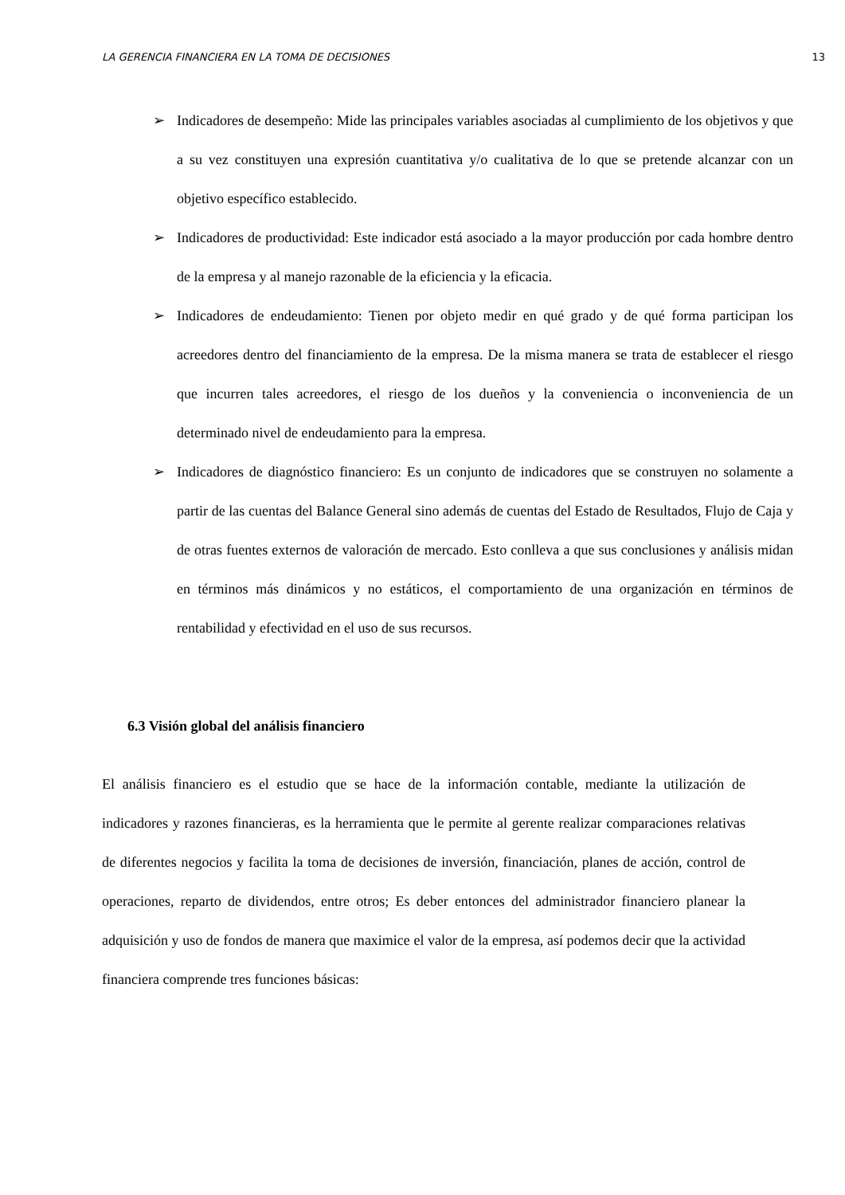LA GERENCIA FINANCIERA EN LA TOMA DE DECISIONES 13
➢ Indicadores de desempeño: Mide las principales variables asociadas al cumplimiento de los objetivos y que a su vez constituyen una expresión cuantitativa y/o cualitativa de lo que se pretende alcanzar con un objetivo específico establecido.
➢ Indicadores de productividad: Este indicador está asociado a la mayor producción por cada hombre dentro de la empresa y al manejo razonable de la eficiencia y la eficacia.
➢ Indicadores de endeudamiento: Tienen por objeto medir en qué grado y de qué forma participan los acreedores dentro del financiamiento de la empresa. De la misma manera se trata de establecer el riesgo que incurren tales acreedores, el riesgo de los dueños y la conveniencia o inconveniencia de un determinado nivel de endeudamiento para la empresa.
➢ Indicadores de diagnóstico financiero: Es un conjunto de indicadores que se construyen no solamente a partir de las cuentas del Balance General sino además de cuentas del Estado de Resultados, Flujo de Caja y de otras fuentes externos de valoración de mercado. Esto conlleva a que sus conclusiones y análisis midan en términos más dinámicos y no estáticos, el comportamiento de una organización en términos de rentabilidad y efectividad en el uso de sus recursos.
6.3 Visión global del análisis financiero
El análisis financiero es el estudio que se hace de la información contable, mediante la utilización de indicadores y razones financieras, es la herramienta que le permite al gerente realizar comparaciones relativas de diferentes negocios y facilita la toma de decisiones de inversión, financiación, planes de acción, control de operaciones, reparto de dividendos, entre otros; Es deber entonces del administrador financiero planear la adquisición y uso de fondos de manera que maximice el valor de la empresa, así podemos decir que la actividad financiera comprende tres funciones básicas: